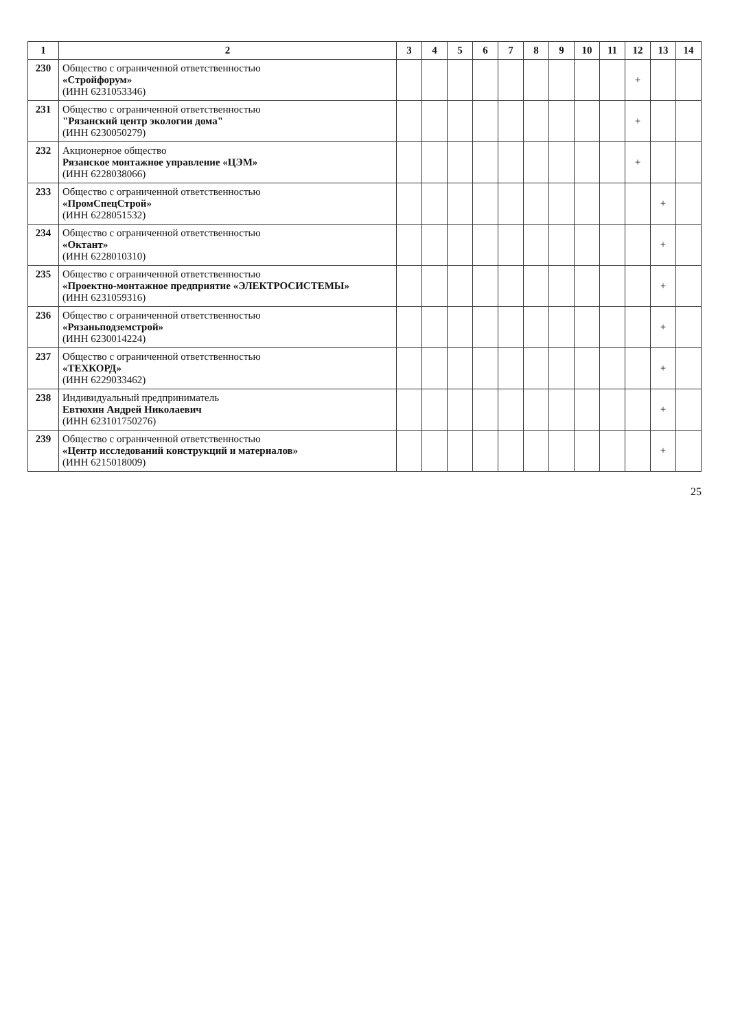| 1 | 2 | 3 | 4 | 5 | 6 | 7 | 8 | 9 | 10 | 11 | 12 | 13 | 14 |
| --- | --- | --- | --- | --- | --- | --- | --- | --- | --- | --- | --- | --- | --- |
| 230 | Общество с ограниченной ответственностью «Стройфорум» (ИНН 6231053346) | | | | | | | | | | + | | |
| 231 | Общество с ограниченной ответственностью "Рязанский центр экологии дома" (ИНН 6230050279) | | | | | | | | | | + | | |
| 232 | Акционерное общество Рязанское монтажное управление «ЦЭМ» (ИНН 6228038066) | | | | | | | | | | + | | |
| 233 | Общество с ограниченной ответственностью «ПромСпецСтрой» (ИНН 6228051532) | | | | | | | | | | | + | |
| 234 | Общество с ограниченной ответственностью «Октант» (ИНН 6228010310) | | | | | | | | | | | + | |
| 235 | Общество с ограниченной ответственностью «Проектно-монтажное предприятие «ЭЛЕКТРОСИСТЕМЫ» (ИНН 6231059316) | | | | | | | | | | | + | |
| 236 | Общество с ограниченной ответственностью «Рязаньподземстрой» (ИНН 6230014224) | | | | | | | | | | | + | |
| 237 | Общество с ограниченной ответственностью «ТЕХКОРД» (ИНН 6229033462) | | | | | | | | | | | + | |
| 238 | Индивидуальный предприниматель Евтюхин Андрей Николаевич (ИНН 623101750276) | | | | | | | | | | | + | |
| 239 | Общество с ограниченной ответственностью «Центр исследований конструкций и материалов» (ИНН 6215018009) | | | | | | | | | | | + | |
25